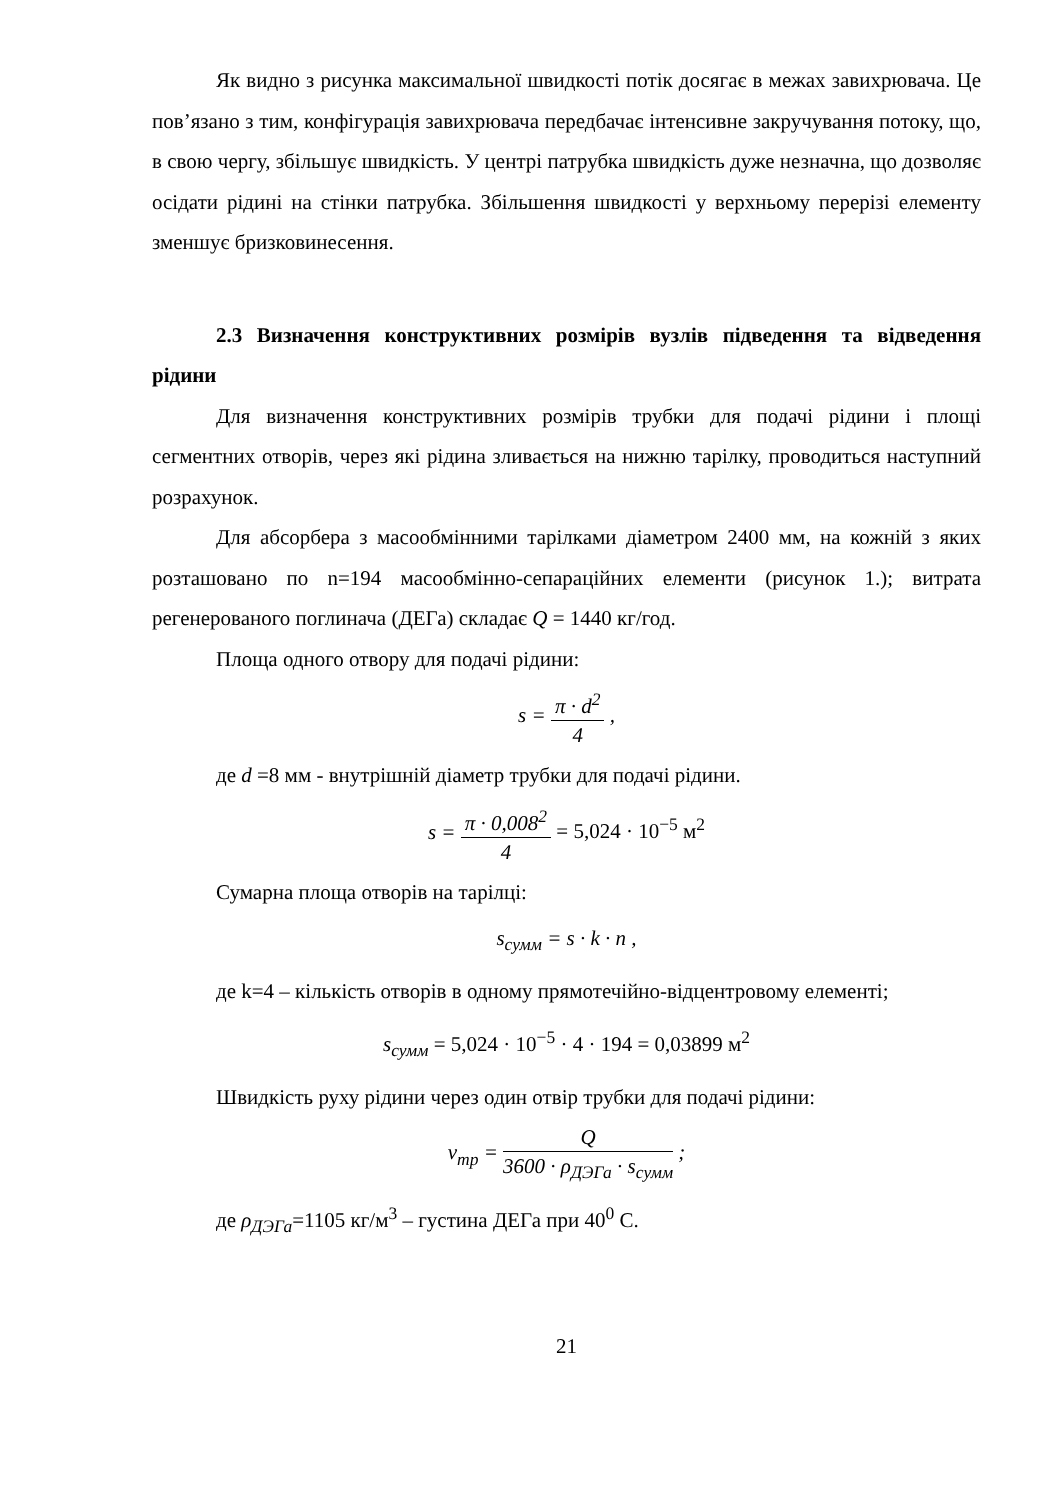Як видно з рисунка максимальної швидкості потік досягає в межах завихрювача. Це пов’язано з тим, конфігурація завихрювача передбачає інтенсивне закручування потоку, що, в свою чергу, збільшує швидкість. У центрі патрубка швидкість дуже незначна, що дозволяє осідати рідині на стінки патрубка. Збільшення швидкості у верхньому перерізі елементу зменшує бризковинесення.
2.3 Визначення конструктивних розмірів вузлів підведення та відведення рідини
Для визначення конструктивних розмірів трубки для подачі рідини і площі сегментних отворів, через які рідина зливається на нижню тарілку, проводиться наступний розрахунок.
Для абсорбера з масообмінними тарілками діаметром 2400 мм, на кожній з яких розташовано по n=194 масообмінно-сепараційних елементи (рисунок 1.); витрата регенерованого поглинача (ДЕГа) складає Q = 1440 кг/год.
Площа одного отвору для подачі рідини:
s = π · d<sup>2</sup> 4 ,
де d =8 мм - внутрішній діаметр трубки для подачі рідини.
s = π · 0,008<sup>2</sup> 4 = 5,024 · 10<sup>−5</sup> м<sup>2</sup>
Сумарна площа отворів на тарілці:
s<sub>сумм</sub> = s · k · n ,
де k=4 – кількість отворів в одному прямотечійно-відцентровому елементі;
s<sub>сумм</sub> = 5,024 · 10<sup>−5</sup> · 4 · 194 = 0,03899 м<sup>2</sup>
Швидкість руху рідини через один отвір трубки для подачі рідини:
v<sub>тр</sub> = Q 3600 · ρ<sub>ДЭГа</sub> · s<sub>сумм</sub> ;
де ρ<sub>ДЭГа</sub>=1105 кг/м<sup>3</sup> – густина ДЕГа при 40<sup>0</sup> С.
21